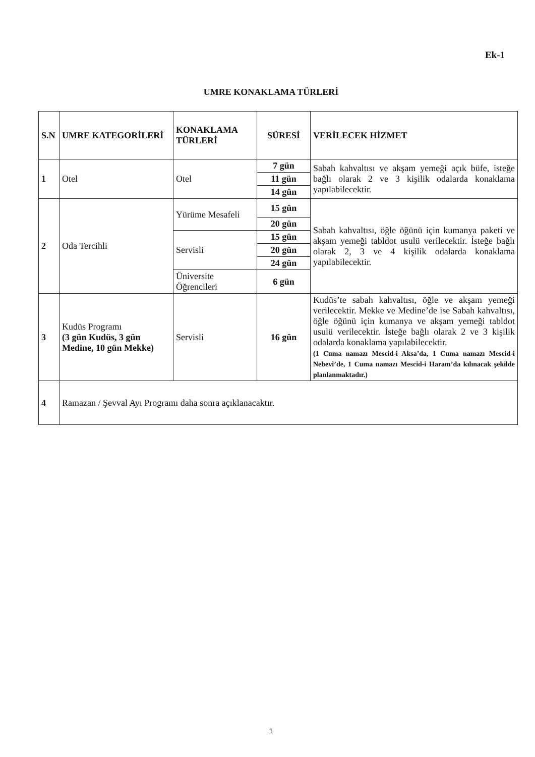Ek-1
UMRE KONAKLAMA TÜRLERİ
| S.N | UMRE KATEGORİLERİ | KONAKLAMA TÜRLERİ | SÜRESİ | VERİLECEK HİZMET |
| --- | --- | --- | --- | --- |
| 1 | Otel | Otel | 7 gün | Sabah kahvaltısı ve akşam yemeği açık büfe, isteğe bağlı olarak 2 ve 3 kişilik odalarda konaklama yapılabilecektir. |
| | | | 11 gün | |
| | | | 14 gün | |
| 2 | Oda Tercihli | Yürüme Mesafeli | 15 gün | Sabah kahvaltısı, öğle öğünü için kumanya paketi ve akşam yemeği tabldot usulü verilecektir. İsteğe bağlı olarak 2, 3 ve 4 kişilik odalarda konaklama yapılabilecektir. |
| | | | 20 gün | |
| | | Servisli | 15 gün | |
| | | | 20 gün | |
| | | | 24 gün | |
| | | Üniversite Öğrencileri | 6 gün | |
| 3 | Kudüs Programı (3 gün Kudüs, 3 gün Medine, 10 gün Mekke) | Servisli | 16 gün | Kudüs’te sabah kahvaltısı, öğle ve akşam yemeği verilecektir. Mekke ve Medine’de ise Sabah kahvaltısı, öğle öğünü için kumanya ve akşam yemeği tabldot usulü verilecektir. İsteğe bağlı olarak 2 ve 3 kişilik odalarda konaklama yapılabilecektir. (1 Cuma namazı Mescid-i Aksa’da, 1 Cuma namazı Mescid-i Nebevî’de, 1 Cuma namazı Mescid-i Haram’da kılınacak şekilde planlanmaktadır.) |
| 4 | Ramazan / Şevval Ayı Programı daha sonra açıklanacaktır. | | | |
1